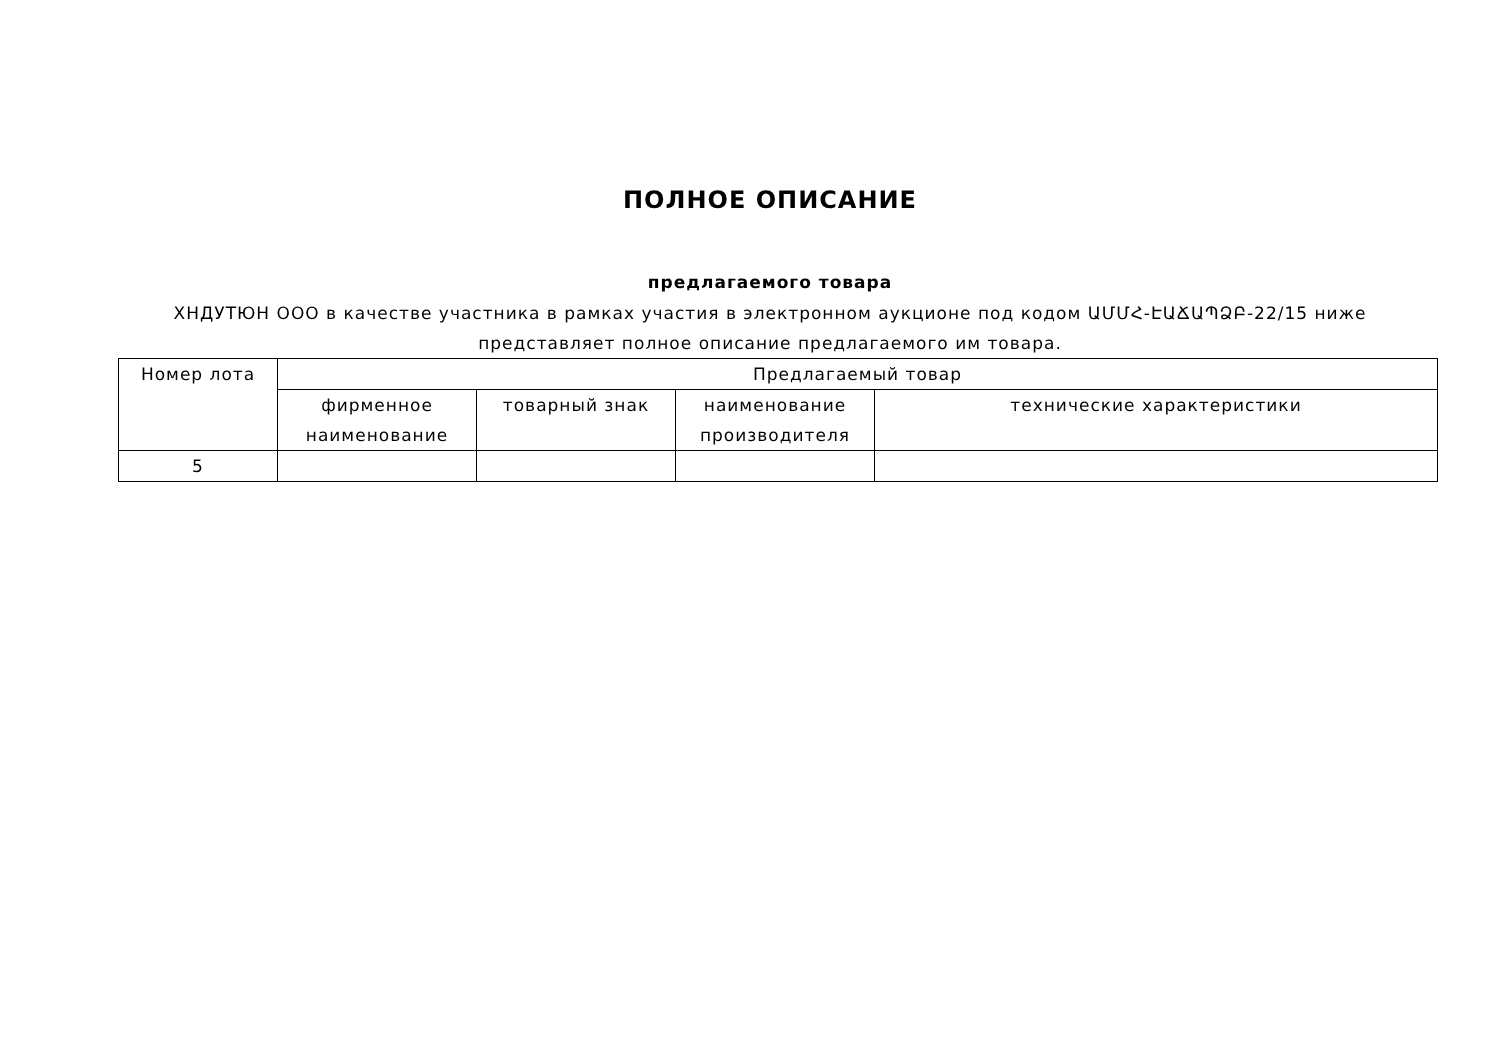ПОЛНОЕ ОПИСАНИЕ
предлагаемого товара
ХНДУТЮН ООО в качестве участника в рамках участия в электронном аукционе под кодом ԱՄՄՀ-ԷԱՃԱՊՁԲ-22/15 ниже представляет полное описание предлагаемого им товара.
| Номер лота | Предлагаемый товар | | | |
| --- | --- | --- | --- | --- |
| | фирменное наименование | товарный знак | наименование производителя | технические характеристики |
| 5 | | | | |